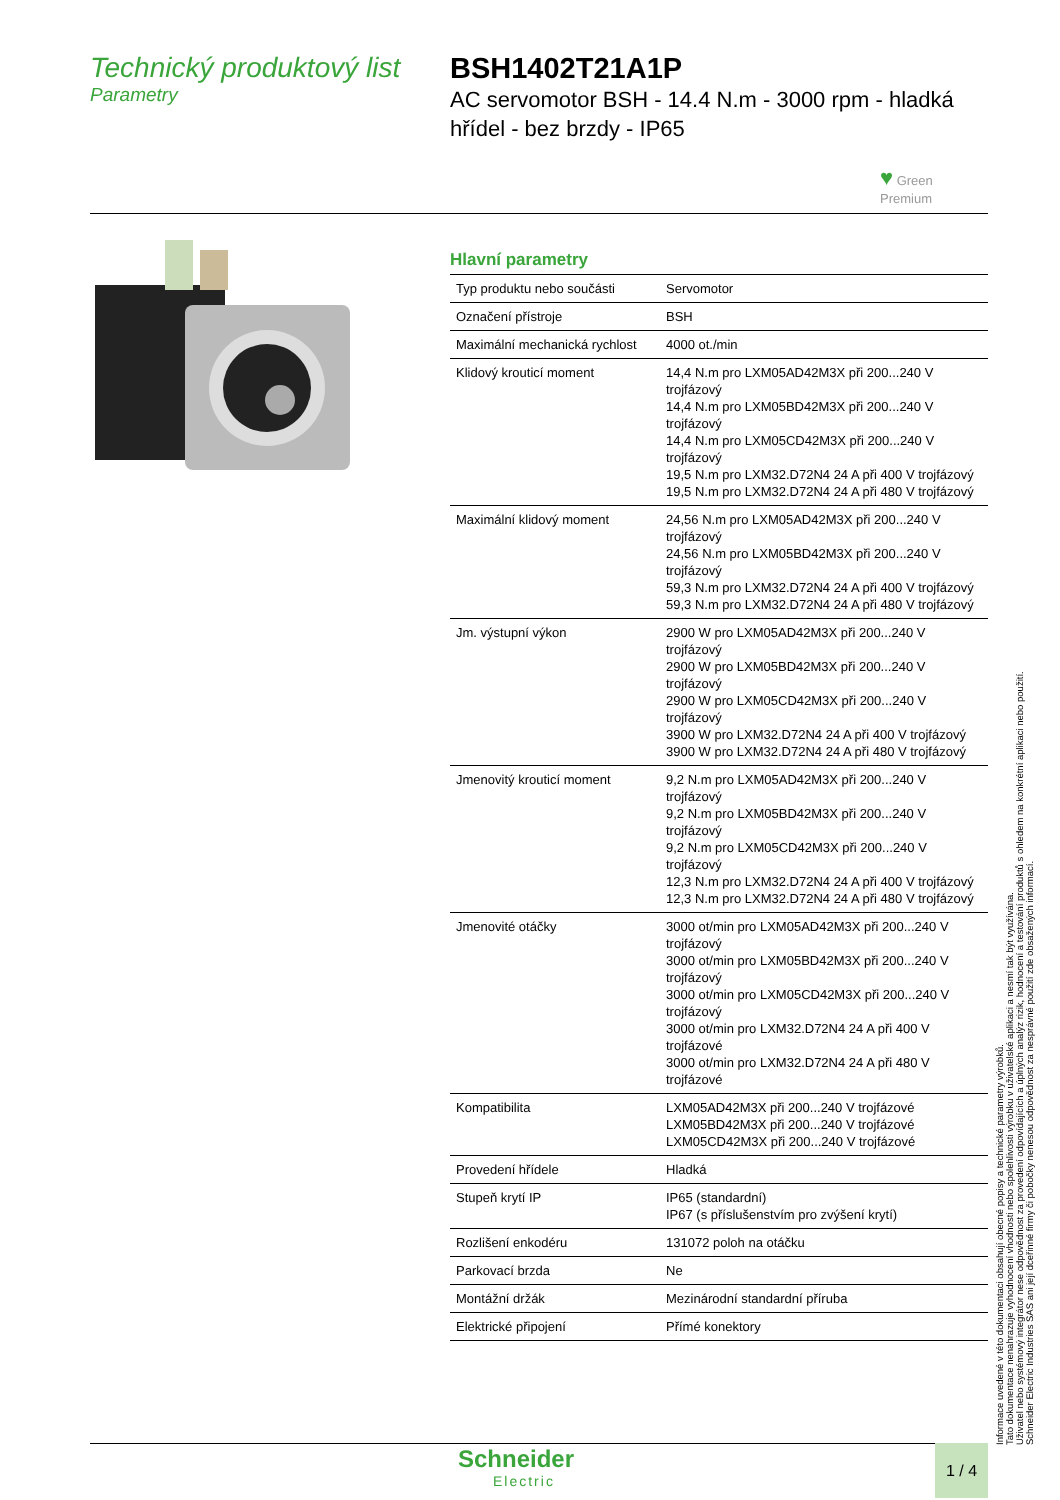Technický produktový list
Parametry
BSH1402T21A1P
AC servomotor BSH - 14.4 N.m - 3000 rpm - hladká hřídel - bez brzdy - IP65
♥ Green
Premium
Hlavní parametry
| Typ produktu nebo součásti | Servomotor |
| Označení přístroje | BSH |
| Maximální mechanická rychlost | 4000 ot./min |
| Klidový krouticí moment | 14,4 N.m pro LXM05AD42M3X při 200...240 V trojfázový 14,4 N.m pro LXM05BD42M3X při 200...240 V trojfázový 14,4 N.m pro LXM05CD42M3X při 200...240 V trojfázový 19,5 N.m pro LXM32.D72N4 24 A při 400 V trojfázový 19,5 N.m pro LXM32.D72N4 24 A při 480 V trojfázový |
| Maximální klidový moment | 24,56 N.m pro LXM05AD42M3X při 200...240 V trojfázový 24,56 N.m pro LXM05BD42M3X při 200...240 V trojfázový 59,3 N.m pro LXM32.D72N4 24 A při 400 V trojfázový 59,3 N.m pro LXM32.D72N4 24 A při 480 V trojfázový |
| Jm. výstupní výkon | 2900 W pro LXM05AD42M3X při 200...240 V trojfázový 2900 W pro LXM05BD42M3X při 200...240 V trojfázový 2900 W pro LXM05CD42M3X při 200...240 V trojfázový 3900 W pro LXM32.D72N4 24 A při 400 V trojfázový 3900 W pro LXM32.D72N4 24 A při 480 V trojfázový |
| Jmenovitý krouticí moment | 9,2 N.m pro LXM05AD42M3X při 200...240 V trojfázový 9,2 N.m pro LXM05BD42M3X při 200...240 V trojfázový 9,2 N.m pro LXM05CD42M3X při 200...240 V trojfázový 12,3 N.m pro LXM32.D72N4 24 A při 400 V trojfázový 12,3 N.m pro LXM32.D72N4 24 A při 480 V trojfázový |
| Jmenovité otáčky | 3000 ot/min pro LXM05AD42M3X při 200...240 V trojfázový 3000 ot/min pro LXM05BD42M3X při 200...240 V trojfázový 3000 ot/min pro LXM05CD42M3X při 200...240 V trojfázový 3000 ot/min pro LXM32.D72N4 24 A při 400 V trojfázové 3000 ot/min pro LXM32.D72N4 24 A při 480 V trojfázové |
| Kompatibilita | LXM05AD42M3X při 200...240 V trojfázové LXM05BD42M3X při 200...240 V trojfázové LXM05CD42M3X při 200...240 V trojfázové |
| Provedení hřídele | Hladká |
| Stupeň krytí IP | IP65 (standardní) IP67 (s příslušenstvím pro zvýšení krytí) |
| Rozlišení enkodéru | 131072 poloh na otáčku |
| Parkovací brzda | Ne |
| Montážní držák | Mezinárodní standardní příruba |
| Elektrické připojení | Přímé konektory |
Informace uvedené v této dokumentaci obsahují obecné popisy a technické parametry výrobků.
Tato dokumentace nenahrazuje vyhodnocení vhodnosti nebo spolehlivosti výrobku v uživatelské aplikaci a nesmí tak být využívána.
Uživatel nebo systémový integrátor nese odpovědnost za provedení odpovídajících a úplných analýz rizik, hodnocení a testování produktů s ohledem na konkrétní aplikaci nebo použití.
Schneider Electric Industries SAS ani její dceřinné firmy či pobočky nenesou odpovědnost za nesprávné použití zde obsažených informací.
Schneider
Electric
1 / 4